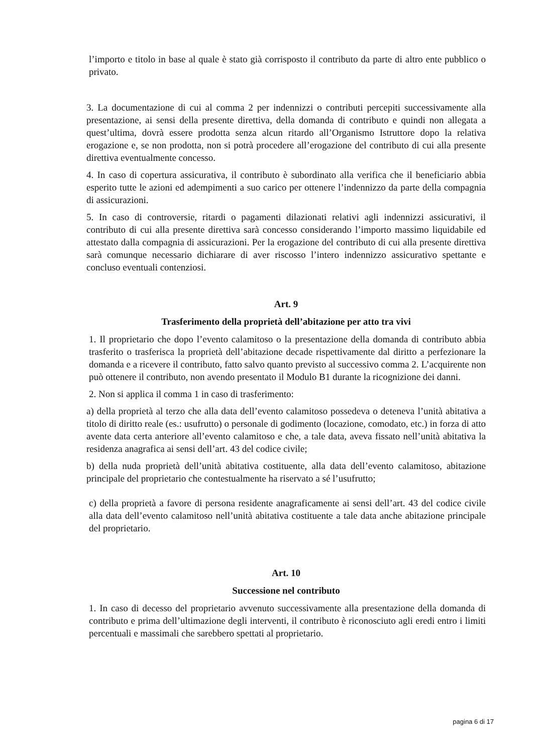l’importo e titolo in base al quale è stato già corrisposto il contributo da parte di altro ente pubblico o privato.
3. La documentazione di cui al comma 2 per indennizzi o contributi percepiti successivamente alla presentazione, ai sensi della presente direttiva, della domanda di contributo e quindi non allegata a quest’ultima, dovrà essere prodotta senza alcun ritardo all’Organismo Istruttore dopo la relativa erogazione e, se non prodotta, non si potrà procedere all’erogazione del contributo di cui alla presente direttiva eventualmente concesso.
4. In caso di copertura assicurativa, il contributo è subordinato alla verifica che il beneficiario abbia esperito tutte le azioni ed adempimenti a suo carico per ottenere l’indennizzo da parte della compagnia di assicurazioni.
5. In caso di controversie, ritardi o pagamenti dilazionati relativi agli indennizzi assicurativi, il contributo di cui alla presente direttiva sarà concesso considerando l’importo massimo liquidabile ed attestato dalla compagnia di assicurazioni. Per la erogazione del contributo di cui alla presente direttiva sarà comunque necessario dichiarare di aver riscosso l’intero indennizzo assicurativo spettante e concluso eventuali contenziosi.
Art. 9
Trasferimento della proprietà dell’abitazione per atto tra vivi
1. Il proprietario che dopo l’evento calamitoso o la presentazione della domanda di contributo abbia trasferito o trasferisca la proprietà dell’abitazione decade rispettivamente dal diritto a perfezionare la domanda e a ricevere il contributo, fatto salvo quanto previsto al successivo comma 2. L’acquirente non può ottenere il contributo, non avendo presentato il Modulo B1 durante la ricognizione dei danni.
2. Non si applica il comma 1 in caso di trasferimento:
a) della proprietà al terzo che alla data dell’evento calamitoso possedeva o deteneva l’unità abitativa a titolo di diritto reale (es.: usufrutto) o personale di godimento (locazione, comodato, etc.) in forza di atto avente data certa anteriore all’evento calamitoso e che, a tale data, aveva fissato nell’unità abitativa la residenza anagrafica ai sensi dell’art. 43 del codice civile;
b) della nuda proprietà dell’unità abitativa costituente, alla data dell’evento calamitoso, abitazione principale del proprietario che contestualmente ha riservato a sé l’usufrutto;
c) della proprietà a favore di persona residente anagraficamente ai sensi dell’art. 43 del codice civile alla data dell’evento calamitoso nell’unità abitativa costituente a tale data anche abitazione principale del proprietario.
Art. 10
Successione nel contributo
1. In caso di decesso del proprietario avvenuto successivamente alla presentazione della domanda di contributo e prima dell’ultimazione degli interventi, il contributo è riconosciuto agli eredi entro i limiti percentuali e massimali che sarebbero spettati al proprietario.
pagina 6 di 17